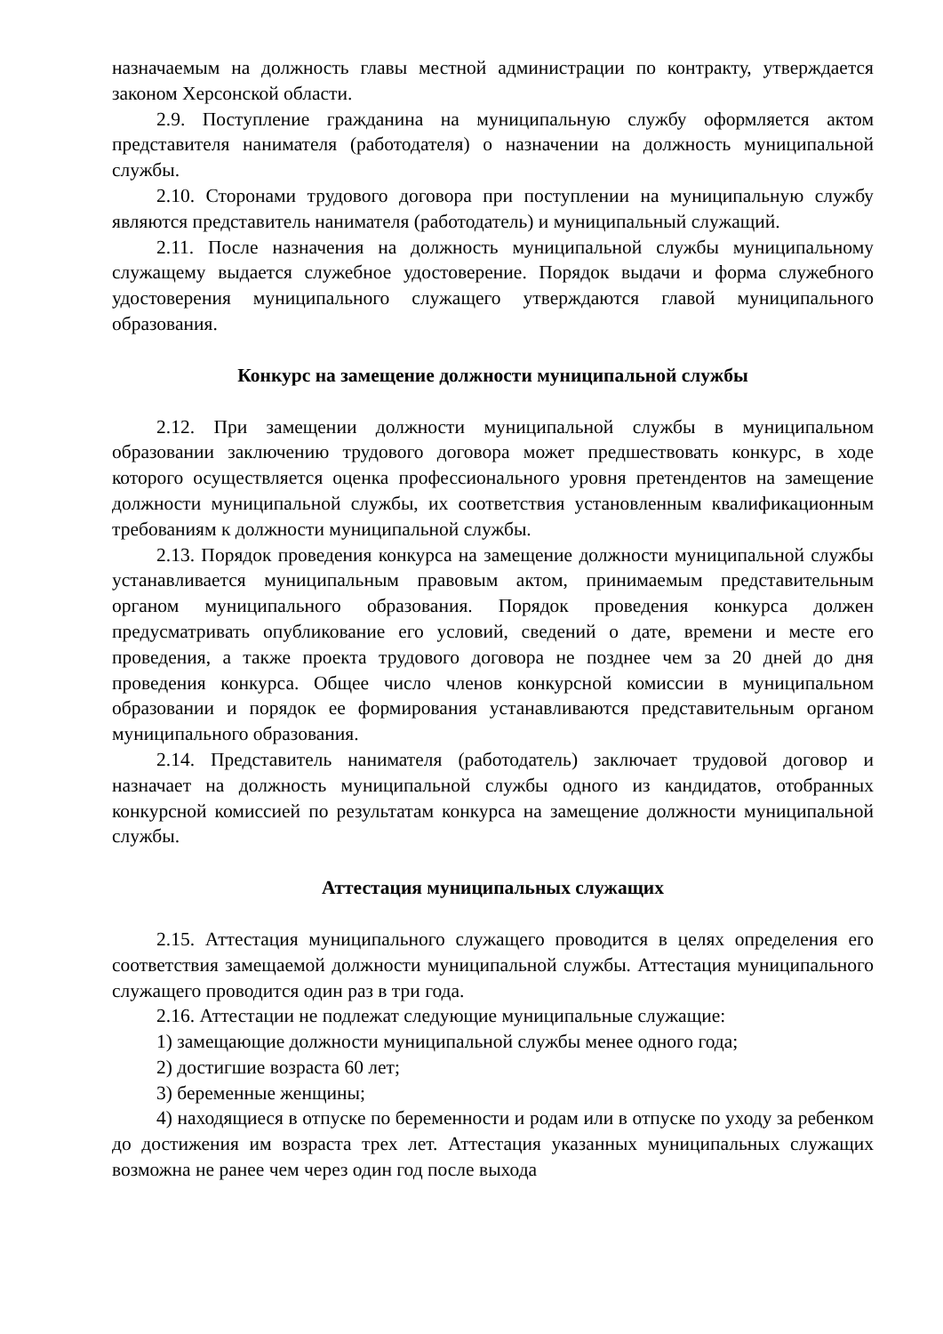назначаемым на должность главы местной администрации по контракту, утверждается законом Херсонской области.
2.9. Поступление гражданина на муниципальную службу оформляется актом представителя нанимателя (работодателя) о назначении на должность муниципальной службы.
2.10. Сторонами трудового договора при поступлении на муниципальную службу являются представитель нанимателя (работодатель) и муниципальный служащий.
2.11. После назначения на должность муниципальной службы муниципальному служащему выдается служебное удостоверение. Порядок выдачи и форма служебного удостоверения муниципального служащего утверждаются главой муниципального образования.
Конкурс на замещение должности муниципальной службы
2.12. При замещении должности муниципальной службы в муниципальном образовании заключению трудового договора может предшествовать конкурс, в ходе которого осуществляется оценка профессионального уровня претендентов на замещение должности муниципальной службы, их соответствия установленным квалификационным требованиям к должности муниципальной службы.
2.13. Порядок проведения конкурса на замещение должности муниципальной службы устанавливается муниципальным правовым актом, принимаемым представительным органом муниципального образования. Порядок проведения конкурса должен предусматривать опубликование его условий, сведений о дате, времени и месте его проведения, а также проекта трудового договора не позднее чем за 20 дней до дня проведения конкурса. Общее число членов конкурсной комиссии в муниципальном образовании и порядок ее формирования устанавливаются представительным органом муниципального образования.
2.14. Представитель нанимателя (работодатель) заключает трудовой договор и назначает на должность муниципальной службы одного из кандидатов, отобранных конкурсной комиссией по результатам конкурса на замещение должности муниципальной службы.
Аттестация муниципальных служащих
2.15. Аттестация муниципального служащего проводится в целях определения его соответствия замещаемой должности муниципальной службы. Аттестация муниципального служащего проводится один раз в три года.
2.16. Аттестации не подлежат следующие муниципальные служащие:
1) замещающие должности муниципальной службы менее одного года;
2) достигшие возраста 60 лет;
3) беременные женщины;
4) находящиеся в отпуске по беременности и родам или в отпуске по уходу за ребенком до достижения им возраста трех лет. Аттестация указанных муниципальных служащих возможна не ранее чем через один год после выхода